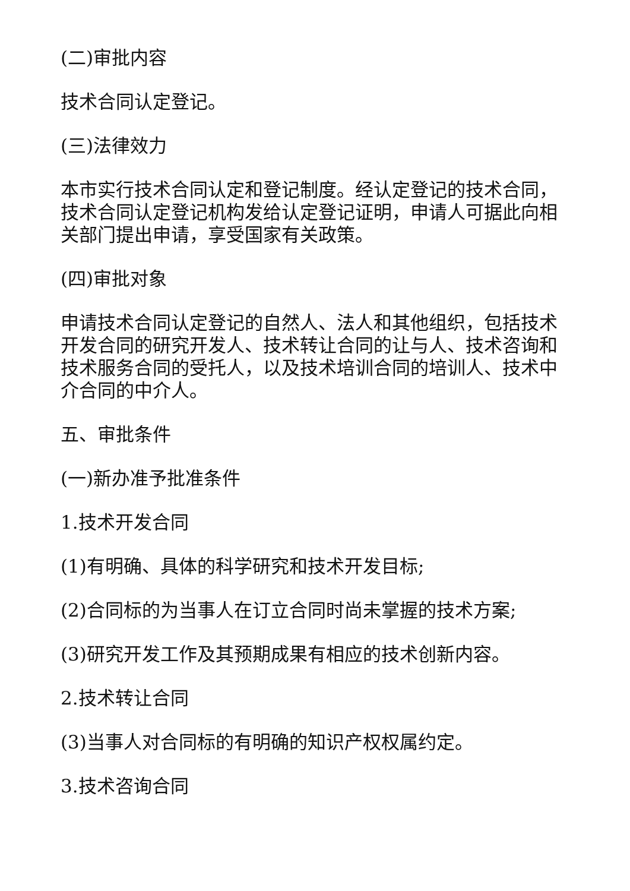(二)审批内容
技术合同认定登记。
(三)法律效力
本市实行技术合同认定和登记制度。经认定登记的技术合同，技术合同认定登记机构发给认定登记证明，申请人可据此向相关部门提出申请，享受国家有关政策。
(四)审批对象
申请技术合同认定登记的自然人、法人和其他组织，包括技术开发合同的研究开发人、技术转让合同的让与人、技术咨询和技术服务合同的受托人，以及技术培训合同的培训人、技术中介合同的中介人。
五、审批条件
(一)新办准予批准条件
1.技术开发合同
(1)有明确、具体的科学研究和技术开发目标;
(2)合同标的为当事人在订立合同时尚未掌握的技术方案;
(3)研究开发工作及其预期成果有相应的技术创新内容。
2.技术转让合同
(3)当事人对合同标的有明确的知识产权权属约定。
3.技术咨询合同